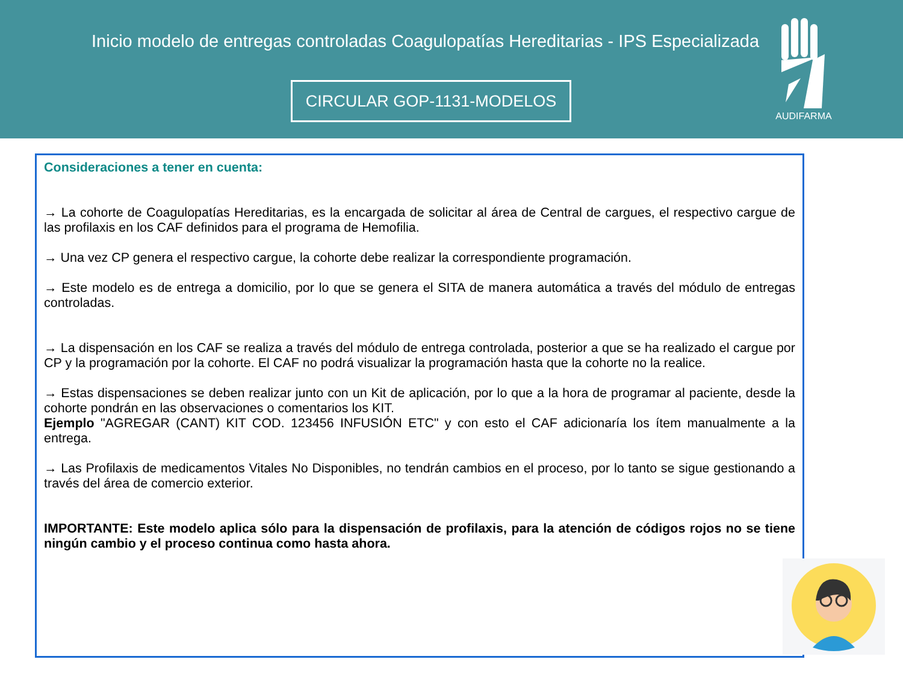Inicio modelo de entregas controladas Coagulopatías Hereditarias - IPS Especializada
CIRCULAR GOP-1131-MODELOS
AUDIFARMA
Consideraciones a tener en cuenta:
→ La cohorte de Coagulopatías Hereditarias, es la encargada de solicitar al área de Central de cargues, el respectivo cargue de las profilaxis en los CAF definidos para el programa de Hemofilia.
→ Una vez CP genera el respectivo cargue, la cohorte debe realizar la correspondiente programación.
→ Este modelo es de entrega a domicilio, por lo que se genera el SITA de manera automática a través del módulo de entregas controladas.
→ La dispensación en los CAF se realiza a través del módulo de entrega controlada, posterior a que se ha realizado el cargue por CP y la programación por la cohorte. El CAF no podrá visualizar la programación hasta que la cohorte no la realice.
→ Estas dispensaciones se deben realizar junto con un Kit de aplicación, por lo que a la hora de programar al paciente, desde la cohorte pondrán en las observaciones o comentarios los KIT.
Ejemplo "AGREGAR (CANT) KIT COD. 123456 INFUSIÓN ETC" y con esto el CAF adicionaría los ítem manualmente a la entrega.
→ Las Profilaxis de medicamentos Vitales No Disponibles, no tendrán cambios en el proceso, por lo tanto se sigue gestionando a través del área de comercio exterior.
IMPORTANTE: Este modelo aplica sólo para la dispensación de profilaxis, para la atención de códigos rojos no se tiene ningún cambio y el proceso continua como hasta ahora.